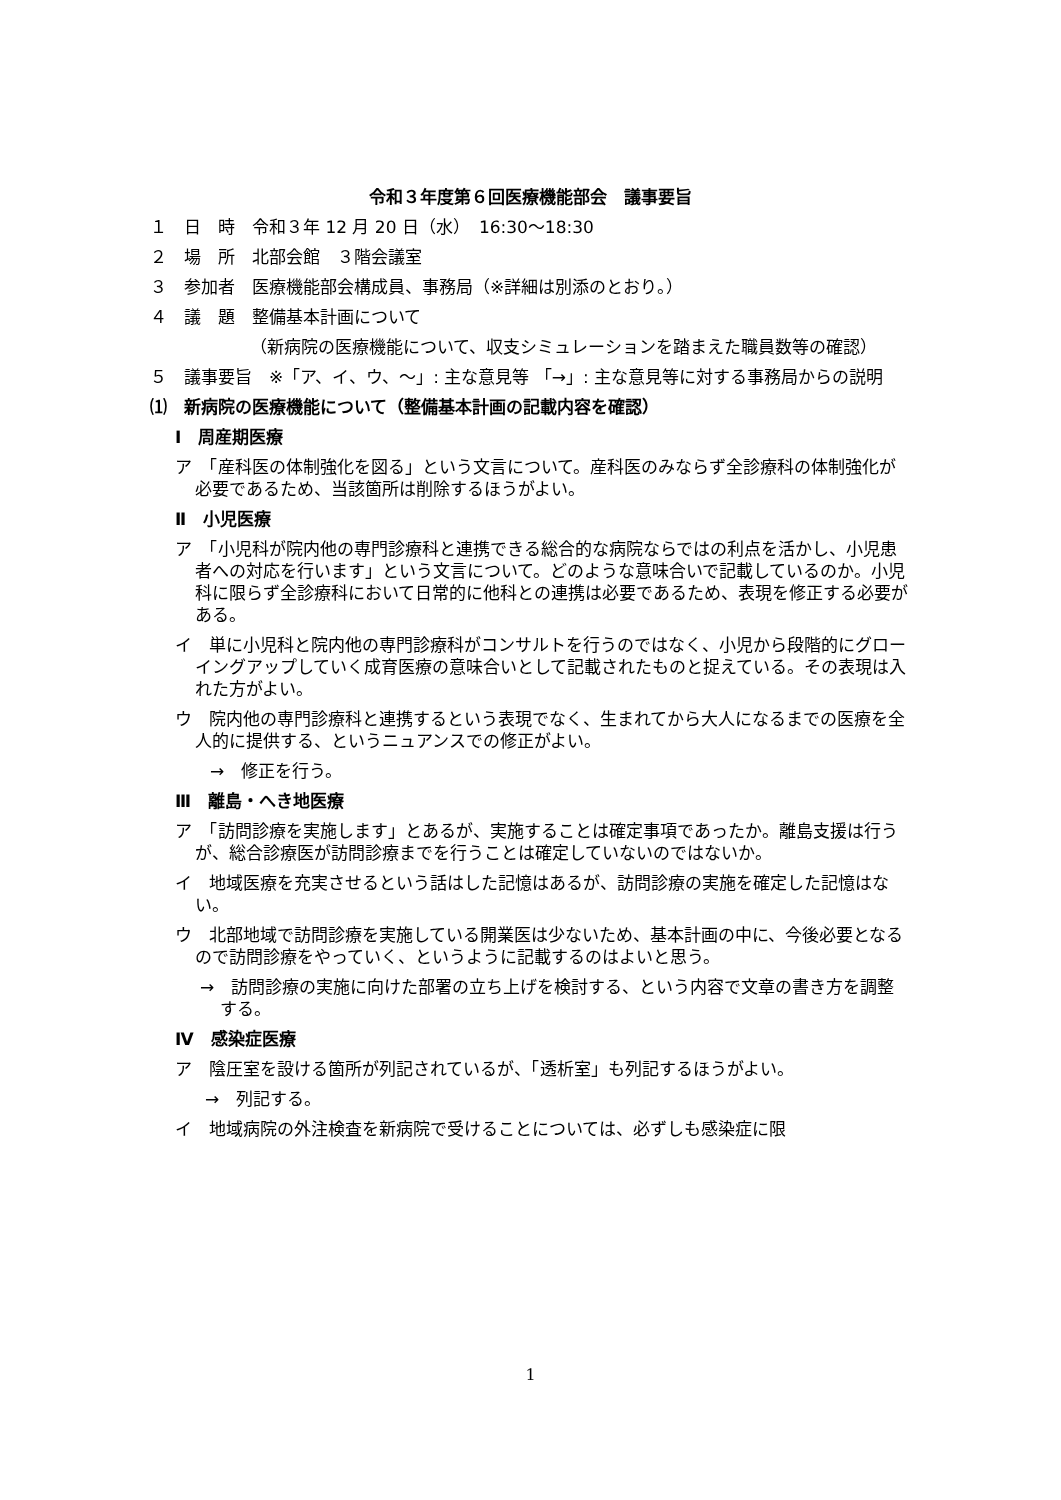令和３年度第６回医療機能部会　議事要旨
１　日　時　令和３年 12 月 20 日（水）　16:30〜18:30
２　場　所　北部会館　３階会議室
３　参加者　医療機能部会構成員、事務局（※詳細は別添のとおり。）
４　議　題　整備基本計画について
（新病院の医療機能について、収支シミュレーションを踏まえた職員数等の確認）
５　議事要旨　※「ア、イ、ウ、〜」: 主な意見等 「→」: 主な意見等に対する事務局からの説明
⑴　新病院の医療機能について（整備基本計画の記載内容を確認）
Ⅰ　周産期医療
ア　「産科医の体制強化を図る」という文言について。産科医のみならず全診療科の体制強化が必要であるため、当該箇所は削除するほうがよい。
Ⅱ　小児医療
ア　「小児科が院内他の専門診療科と連携できる総合的な病院ならではの利点を活かし、小児患者への対応を行います」という文言について。どのような意味合いで記載しているのか。小児科に限らず全診療科において日常的に他科との連携は必要であるため、表現を修正する必要がある。
イ　単に小児科と院内他の専門診療科がコンサルトを行うのではなく、小児から段階的にグローイングアップしていく成育医療の意味合いとして記載されたものと捉えている。その表現は入れた方がよい。
ウ　院内他の専門診療科と連携するという表現でなく、生まれてから大人になるまでの医療を全人的に提供する、というニュアンスでの修正がよい。
→　修正を行う。
Ⅲ　離島・へき地医療
ア　「訪問診療を実施します」とあるが、実施することは確定事項であったか。離島支援は行うが、総合診療医が訪問診療までを行うことは確定していないのではないか。
イ　地域医療を充実させるという話はした記憶はあるが、訪問診療の実施を確定した記憶はない。
ウ　北部地域で訪問診療を実施している開業医は少ないため、基本計画の中に、今後必要となるので訪問診療をやっていく、というように記載するのはよいと思う。
→　訪問診療の実施に向けた部署の立ち上げを検討する、という内容で文章の書き方を調整する。
Ⅳ　感染症医療
ア　陰圧室を設ける箇所が列記されているが、「透析室」も列記するほうがよい。
→　列記する。
イ　地域病院の外注検査を新病院で受けることについては、必ずしも感染症に限
1